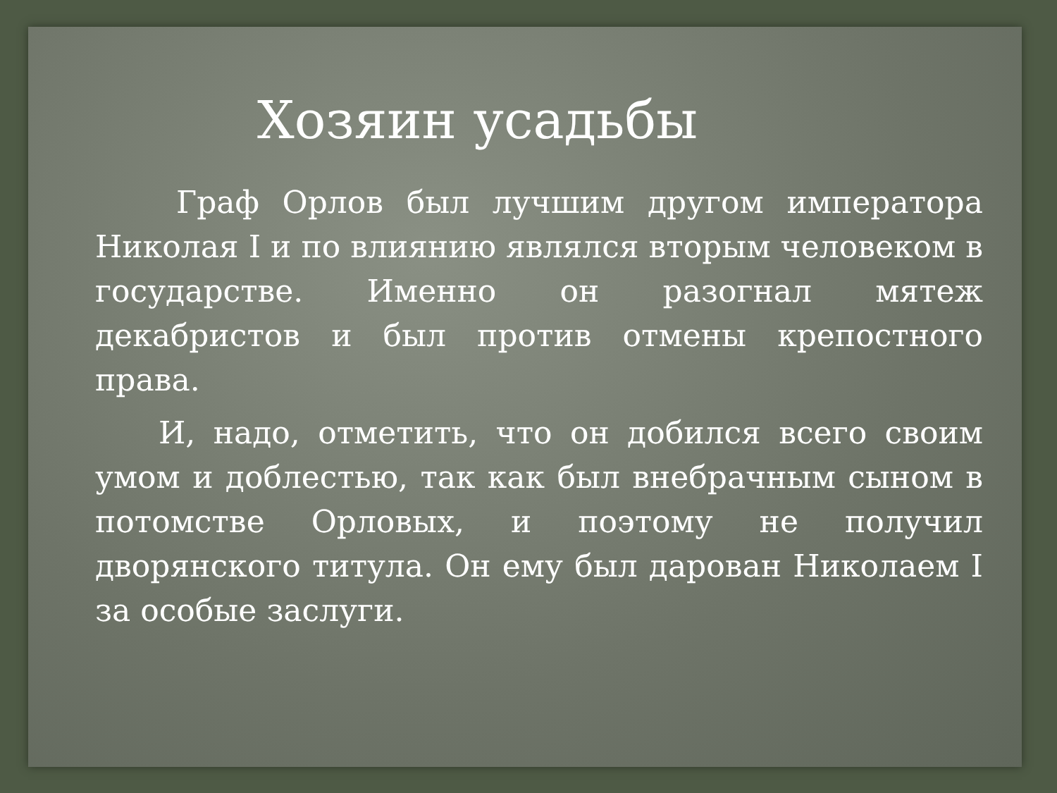Хозяин усадьбы
Граф Орлов был лучшим другом императора Николая I и по влиянию являлся вторым человеком в государстве. Именно он разогнал мятеж декабристов и был против отмены крепостного права.
И, надо, отметить, что он добился всего своим умом и доблестью, так как был внебрачным сыном в потомстве Орловых, и поэтому не получил дворянского титула. Он ему был дарован Николаем I за особые заслуги.